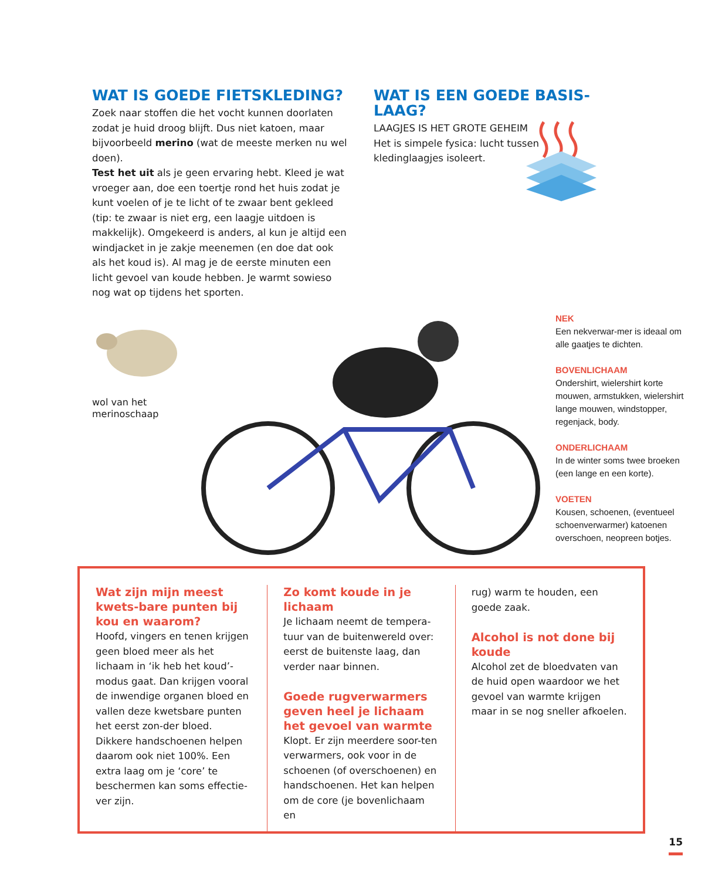WAT IS GOEDE FIETSKLEDING?
Zoek naar stoffen die het vocht kunnen doorlaten zodat je huid droog blijft. Dus niet katoen, maar bijvoorbeeld merino (wat de meeste merken nu wel doen).
Test het uit als je geen ervaring hebt. Kleed je wat vroeger aan, doe een toertje rond het huis zodat je kunt voelen of je te licht of te zwaar bent gekleed (tip: te zwaar is niet erg, een laagje uitdoen is makkelijk). Omgekeerd is anders, al kun je altijd een windjacket in je zakje meenemen (en doe dat ook als het koud is). Al mag je de eerste minuten een licht gevoel van koude hebben. Je warmt sowieso nog wat op tijdens het sporten.
WAT IS EEN GOEDE BASIS-LAAG?
LAAGJES IS HET GROTE GEHEIM
Het is simpele fysica: lucht tussen kledinglaagjes isoleert.
wol van het merinoschaap
NEK
Een nekverwar-mer is ideaal om alle gaatjes te dichten.
BOVENLICHAAM
Ondershirt, wielershirt korte mouwen, armstukken, wielershirt lange mouwen, windstopper, regenjack, body.
ONDERLICHAAM
In de winter soms twee broeken (een lange en een korte).
VOETEN
Kousen, schoenen, (eventueel schoenverwarmer) katoenen overschoen, neopreen botjes.
Wat zijn mijn meest kwets-bare punten bij kou en waarom?
Hoofd, vingers en tenen krijgen geen bloed meer als het lichaam in ‘ik heb het koud’-modus gaat. Dan krijgen vooral de inwendige organen bloed en vallen deze kwetsbare punten het eerst zon-der bloed. Dikkere handschoenen helpen daarom ook niet 100%. Een extra laag om je ‘core’ te beschermen kan soms effectie-ver zijn.
Zo komt koude in je lichaam
Je lichaam neemt de tempera-tuur van de buitenwereld over: eerst de buitenste laag, dan verder naar binnen.
Goede rugverwarmers geven heel je lichaam het gevoel van warmte
Klopt. Er zijn meerdere soor-ten verwarmers, ook voor in de schoenen (of overschoenen) en handschoenen. Het kan helpen om de core (je bovenlichaam en
rug) warm te houden, een goede zaak.
Alcohol is not done bij koude
Alcohol zet de bloedvaten van de huid open waardoor we het gevoel van warmte krijgen maar in se nog sneller afkoelen.
15